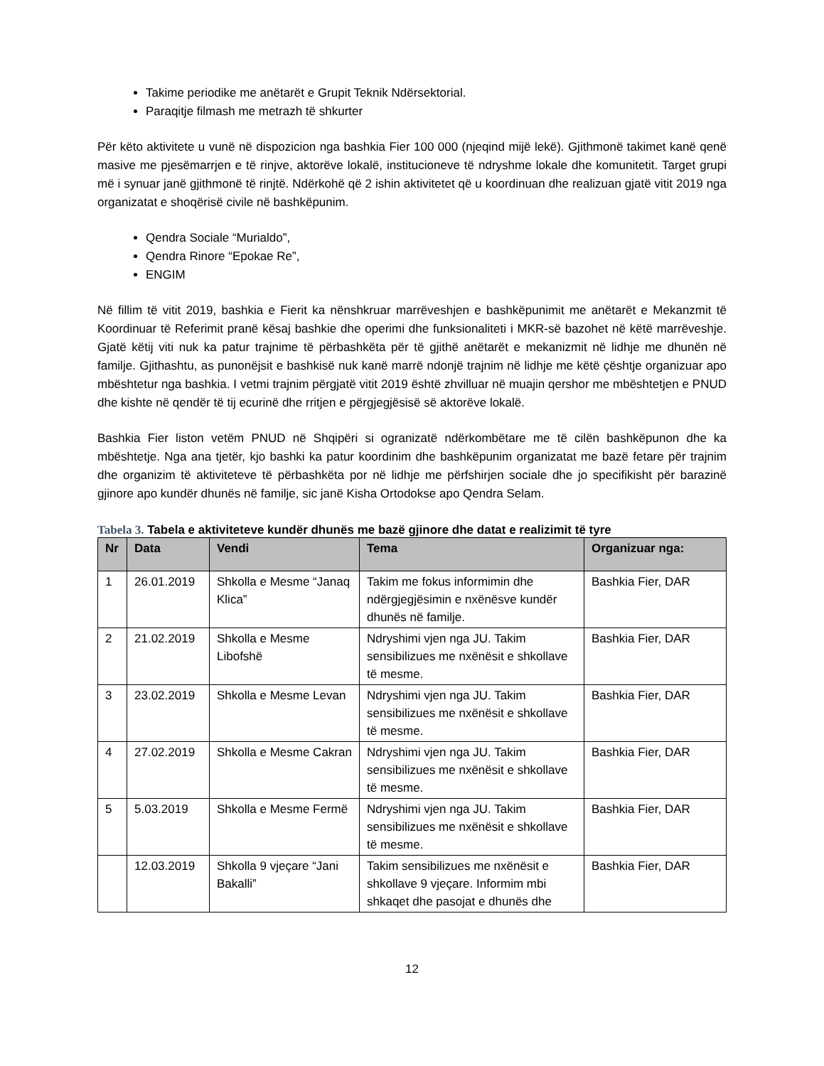Takime periodike me anëtarët e Grupit Teknik Ndërsektorial.
Paraqitje filmash me metrazh të shkurter
Për këto aktivitete u vunë në dispozicion nga bashkia Fier 100 000 (njeqind mijë lekë). Gjithmonë takimet kanë qenë masive me pjesëmarrjen e të rinjve, aktorëve lokalë, institucioneve të ndryshme lokale dhe komunitetit. Target grupi më i synuar janë gjithmonë të rinjtë. Ndërkohë që 2 ishin aktivitetet që u koordinuan dhe realizuan gjatë vitit 2019 nga organizatat e shoqërisë civile në bashkëpunim.
Qendra Sociale “Murialdo”,
Qendra Rinore “Epokae Re”,
ENGIM
Në fillim të vitit 2019, bashkia e Fierit ka nënshkruar marrëveshjen e bashkëpunimit me anëtarët e Mekanzmit të Koordinuar të Referimit pranë kësaj bashkie dhe operimi dhe funksionaliteti i MKR-së bazohet në këtë marrëveshje. Gjatë këtij viti nuk ka patur trajnime të përbashkëta për të gjithë anëtarët e mekanizmit në lidhje me dhunën në familje. Gjithashtu, as punonëjsit e bashkisë nuk kanë marrë ndonjë trajnim në lidhje me këtë çështje organizuar apo mbështetur nga bashkia. I vetmi trajnim përgjatë vitit 2019 është zhvilluar në muajin qershor me mbështetjen e PNUD dhe kishte në qendër të tij ecurinë dhe rritjen e përgjegjësisë së aktorëve lokalë.
Bashkia Fier liston vetëm PNUD në Shqipëri si ogranizatë ndërkombëtare me të cilën bashkëpunon dhe ka mbështetje. Nga ana tjetër, kjo bashki ka patur koordinim dhe bashkëpunim organizatat me bazë fetare për trajnim dhe organizim të aktiviteteve të përbashkëta por në lidhje me përfshirjen sociale dhe jo specifikisht për barazinë gjinore apo kundër dhunës në familje, sic janë Kisha Ortodokse apo Qendra Selam.
Tabela 3. Tabela e aktiviteteve kundër dhunës me bazë gjinore dhe datat e realizimit të tyre
| Nr | Data | Vendi | Tema | Organizuar nga: |
| --- | --- | --- | --- | --- |
| 1 | 26.01.2019 | Shkolla e Mesme “Janaq Klica” | Takim me fokus informimin dhe ndërgjegjësimin e nxënësve kundër dhunës në familje. | Bashkia Fier, DAR |
| 2 | 21.02.2019 | Shkolla e Mesme Libofshë | Ndryshimi vjen nga JU. Takim sensibilizues me nxënësit e shkollave të mesme. | Bashkia Fier, DAR |
| 3 | 23.02.2019 | Shkolla e Mesme Levan | Ndryshimi vjen nga JU. Takim sensibilizues me nxënësit e shkollave të mesme. | Bashkia Fier, DAR |
| 4 | 27.02.2019 | Shkolla e Mesme Cakran | Ndryshimi vjen nga JU. Takim sensibilizues me nxënësit e shkollave të mesme. | Bashkia Fier, DAR |
| 5 | 5.03.2019 | Shkolla e Mesme Fermë | Ndryshimi vjen nga JU. Takim sensibilizues me nxënësit e shkollave të mesme. | Bashkia Fier, DAR |
| | 12.03.2019 | Shkolla 9 vjeçare “Jani Bakalli” | Takim sensibilizues me nxënësit e shkollave 9 vjeçare. Informim mbi shkaqet dhe pasojat e dhunës dhe | Bashkia Fier, DAR |
12